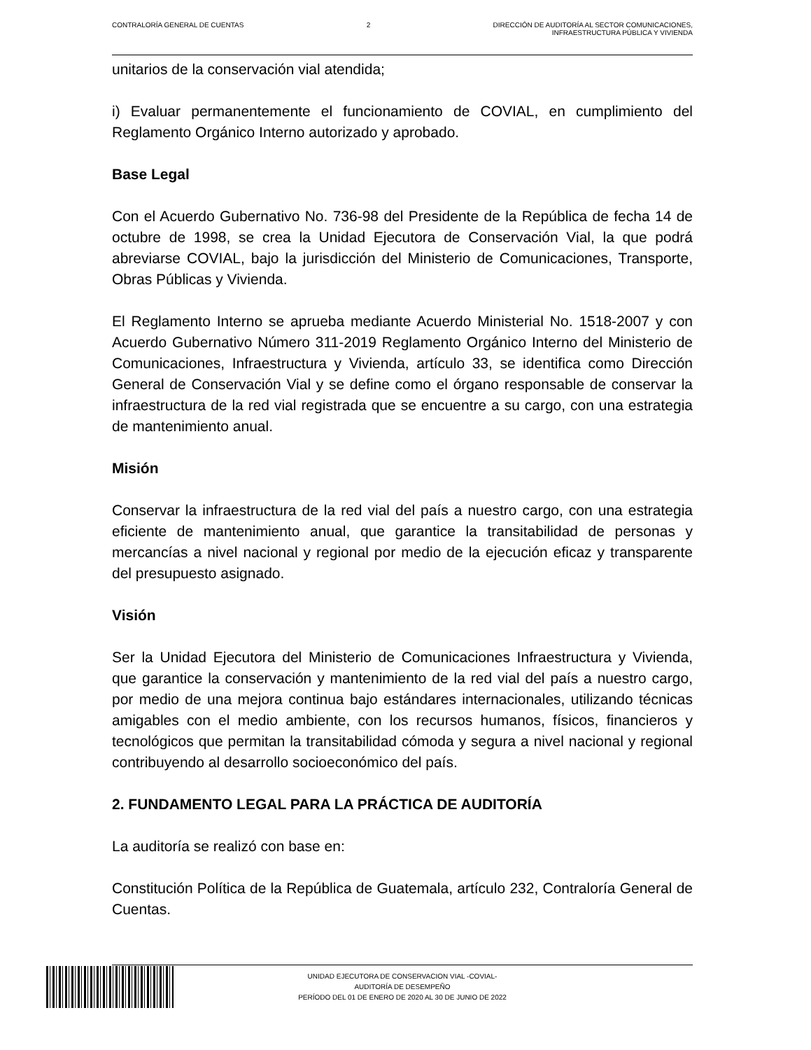CONTRALORÍA GENERAL DE CUENTAS 2 DIRECCIÓN DE AUDITORÍA AL SECTOR COMUNICACIONES,
INFRAESTRUCTURA PÚBLICA Y VIVIENDA
unitarios de la conservación vial atendida;
i) Evaluar permanentemente el funcionamiento de COVIAL, en cumplimiento del Reglamento Orgánico Interno autorizado y aprobado.
Base Legal
Con el Acuerdo Gubernativo No. 736-98 del Presidente de la República de fecha 14 de octubre de 1998, se crea la Unidad Ejecutora de Conservación Vial, la que podrá abreviarse COVIAL, bajo la jurisdicción del Ministerio de Comunicaciones, Transporte, Obras Públicas y Vivienda.
El Reglamento Interno se aprueba mediante Acuerdo Ministerial No. 1518-2007 y con Acuerdo Gubernativo Número 311-2019 Reglamento Orgánico Interno del Ministerio de Comunicaciones, Infraestructura y Vivienda, artículo 33, se identifica como Dirección General de Conservación Vial y se define como el órgano responsable de conservar la infraestructura de la red vial registrada que se encuentre a su cargo, con una estrategia de mantenimiento anual.
Misión
Conservar la infraestructura de la red vial del país a nuestro cargo, con una estrategia eficiente de mantenimiento anual, que garantice la transitabilidad de personas y mercancías a nivel nacional y regional por medio de la ejecución eficaz y transparente del presupuesto asignado.
Visión
Ser la Unidad Ejecutora del Ministerio de Comunicaciones Infraestructura y Vivienda, que garantice la conservación y mantenimiento de la red vial del país a nuestro cargo, por medio de una mejora continua bajo estándares internacionales, utilizando técnicas amigables con el medio ambiente, con los recursos humanos, físicos, financieros y tecnológicos que permitan la transitabilidad cómoda y segura a nivel nacional y regional contribuyendo al desarrollo socioeconómico del país.
2. FUNDAMENTO LEGAL PARA LA PRÁCTICA DE AUDITORÍA
La auditoría se realizó con base en:
Constitución Política de la República de Guatemala, artículo 232, Contraloría General de Cuentas.
UNIDAD EJECUTORA DE CONSERVACION VIAL -COVIAL-
AUDITORÍA DE DESEMPEÑO
PERÍODO DEL 01 DE ENERO DE 2020 AL 30 DE JUNIO DE 2022